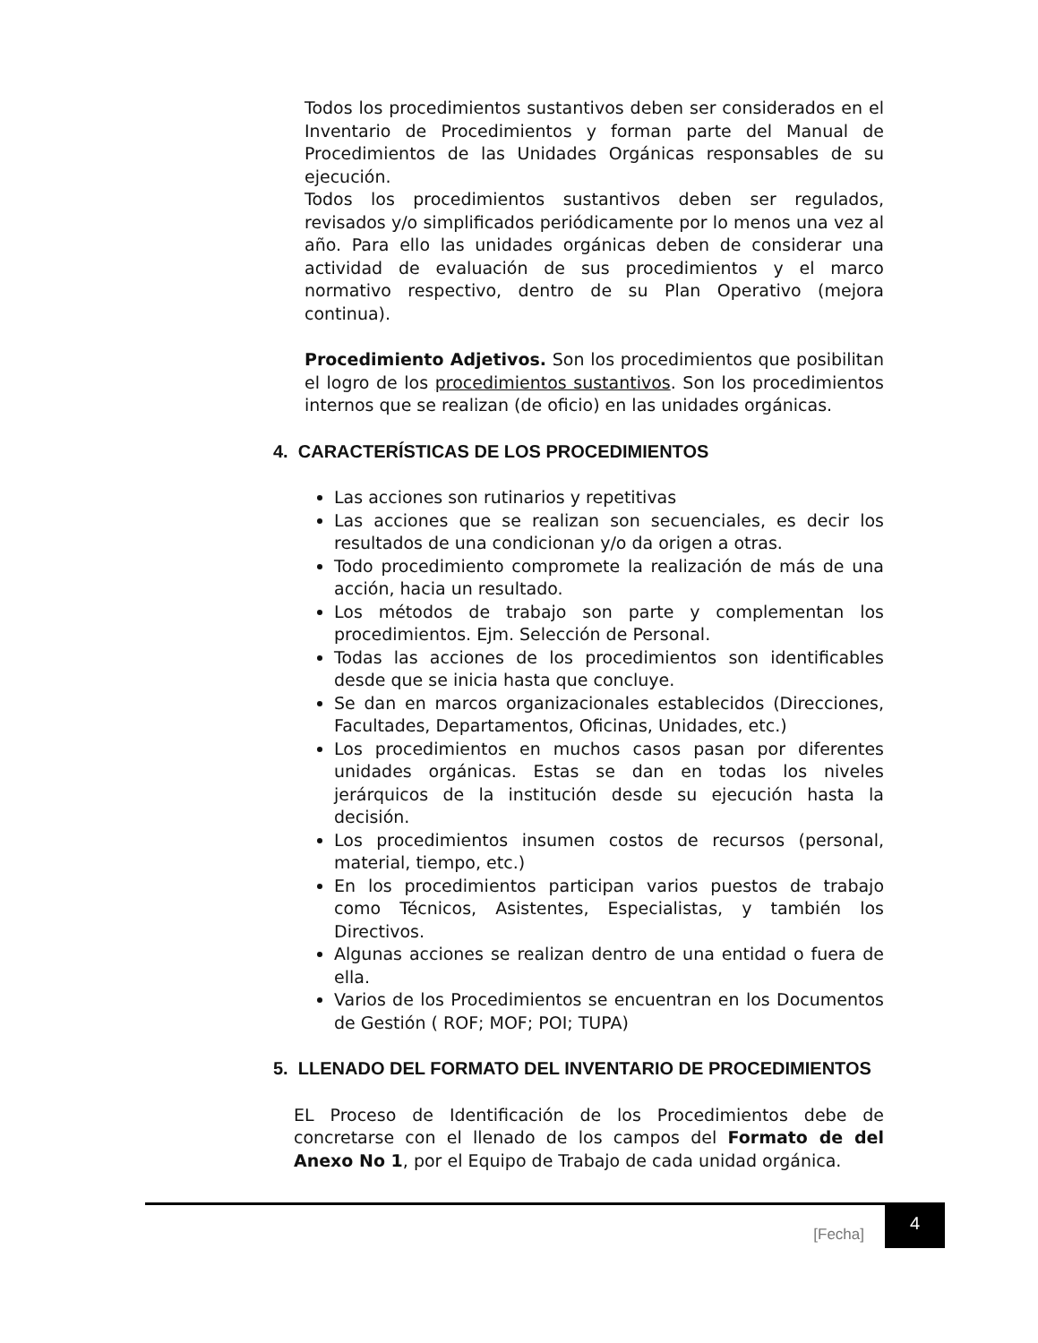Todos los procedimientos sustantivos deben ser considerados en el Inventario de Procedimientos y forman parte del Manual de Procedimientos de las Unidades Orgánicas responsables de su ejecución.
Todos los procedimientos sustantivos deben ser regulados, revisados y/o simplificados periódicamente por lo menos una vez al año. Para ello las unidades orgánicas deben de considerar una actividad de evaluación de sus procedimientos y el marco normativo respectivo, dentro de su Plan Operativo (mejora continua).
Procedimiento Adjetivos. Son los procedimientos que posibilitan el logro de los procedimientos sustantivos. Son los procedimientos internos que se realizan (de oficio) en las unidades orgánicas.
4. CARACTERÍSTICAS DE LOS PROCEDIMIENTOS
Las acciones son rutinarios y repetitivas
Las acciones que se realizan son secuenciales, es decir los resultados de una condicionan y/o da origen a otras.
Todo procedimiento compromete la realización de más de una acción, hacia un resultado.
Los métodos de trabajo son parte y complementan los procedimientos. Ejm. Selección de Personal.
Todas las acciones de los procedimientos son identificables desde que se inicia hasta que concluye.
Se dan en marcos organizacionales establecidos (Direcciones, Facultades, Departamentos, Oficinas, Unidades, etc.)
Los procedimientos en muchos casos pasan por diferentes unidades orgánicas. Estas se dan en todas los niveles jerárquicos de la institución desde su ejecución hasta la decisión.
Los procedimientos insumen costos de recursos (personal, material, tiempo, etc.)
En los procedimientos participan varios puestos de trabajo como Técnicos, Asistentes, Especialistas, y también los Directivos.
Algunas acciones se realizan dentro de una entidad o fuera de ella.
Varios de los Procedimientos se encuentran en los Documentos de Gestión ( ROF; MOF; POI; TUPA)
5. LLENADO DEL FORMATO DEL INVENTARIO DE PROCEDIMIENTOS
EL Proceso de Identificación de los Procedimientos debe de concretarse con el llenado de los campos del Formato de del Anexo No 1, por el Equipo de Trabajo de cada unidad orgánica.
[Fecha]
4